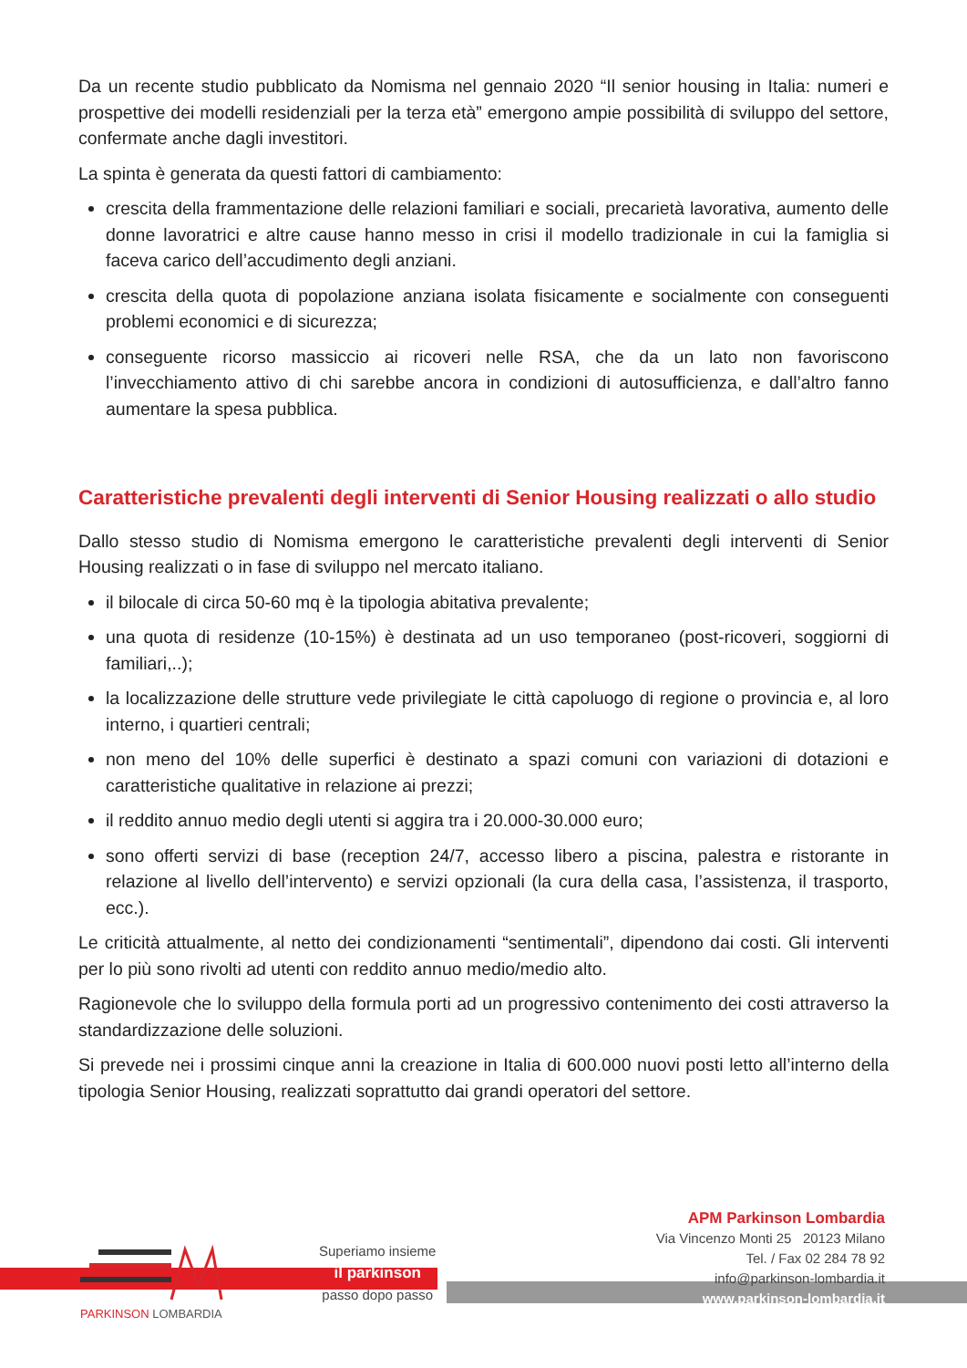Da un recente studio pubblicato da Nomisma nel gennaio 2020 “Il senior housing in Italia: numeri e prospettive dei modelli residenziali per la terza età” emergono ampie possibilità di sviluppo del settore, confermate anche dagli investitori.
La spinta è generata da questi fattori di cambiamento:
crescita della frammentazione delle relazioni familiari e sociali, precarietà lavorativa, aumento delle donne lavoratrici e altre cause hanno messo in crisi il modello tradizionale in cui la famiglia si faceva carico dell’accudimento degli anziani.
crescita della quota di popolazione anziana isolata fisicamente e socialmente con conseguenti problemi economici e di sicurezza;
conseguente ricorso massiccio ai ricoveri nelle RSA, che da un lato non favoriscono l’invecchiamento attivo di chi sarebbe ancora in condizioni di autosufficienza, e dall’altro fanno aumentare la spesa pubblica.
Caratteristiche prevalenti degli interventi di Senior Housing realizzati o allo studio
Dallo stesso studio di Nomisma emergono le caratteristiche prevalenti degli interventi di Senior Housing realizzati o in fase di sviluppo nel mercato italiano.
il bilocale di circa 50-60 mq è la tipologia abitativa prevalente;
una quota di residenze (10-15%) è destinata ad un uso temporaneo (post-ricoveri, soggiorni di familiari,..);
la localizzazione delle strutture vede privilegiate le città capoluogo di regione o provincia e, al loro interno, i quartieri centrali;
non meno del 10% delle superfici è destinato a spazi comuni con variazioni di dotazioni e caratteristiche qualitative in relazione ai prezzi;
il reddito annuo medio degli utenti si aggira tra i 20.000-30.000 euro;
sono offerti servizi di base (reception 24/7, accesso libero a piscina, palestra e ristorante in relazione al livello dell’intervento) e servizi opzionali (la cura della casa, l’assistenza, il trasporto, ecc.).
Le criticità attualmente, al netto dei condizionamenti “sentimentali”, dipendono dai costi. Gli interventi per lo più sono rivolti ad utenti con reddito annuo medio/medio alto.
Ragionevole che lo sviluppo della formula porti ad un progressivo contenimento dei costi attraverso la standardizzazione delle soluzioni.
Si prevede nei i prossimi cinque anni la creazione in Italia di 600.000 nuovi posti letto all’interno della tipologia Senior Housing, realizzati soprattutto dai grandi operatori del settore.
PARKINSON LOMBARDIA
Superiamo insieme
il parkinson
passo dopo passo
APM Parkinson Lombardia
Via Vincenzo Monti 25 20123 Milano
Tel. / Fax 02 284 78 92
info@parkinson-lombardia.it
www.parkinson-lombardia.it